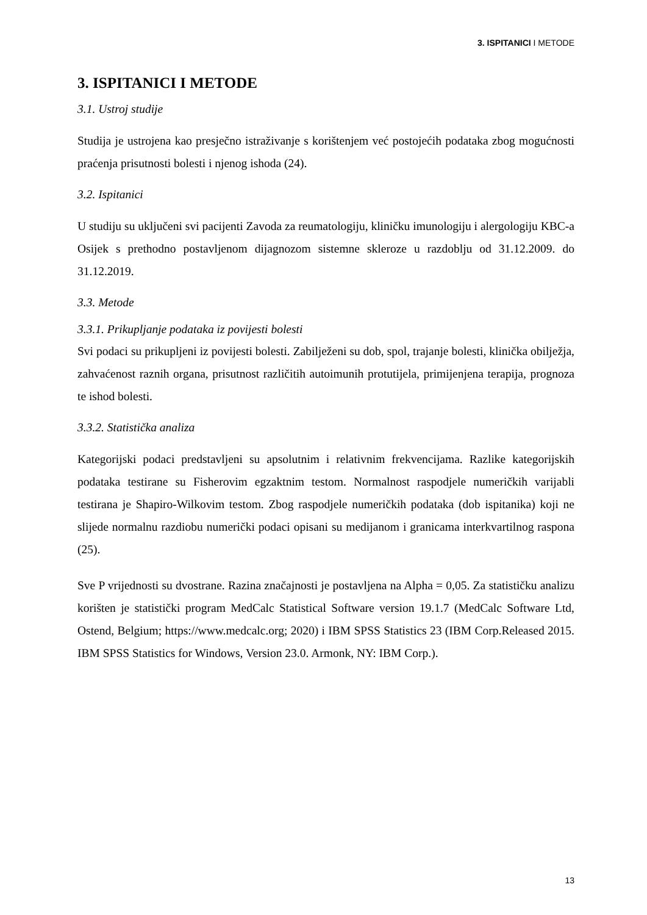3. ISPITANICI I METODE
3. ISPITANICI I METODE
3.1. Ustroj studije
Studija je ustrojena kao presječno istraživanje s korištenjem već postojećih podataka zbog mogućnosti praćenja prisutnosti bolesti i njenog ishoda (24).
3.2. Ispitanici
U studiju su uključeni svi pacijenti Zavoda za reumatologiju, kliničku imunologiju i alergologiju KBC-a Osijek s prethodno postavljenom dijagnozom sistemne skleroze u razdoblju od 31.12.2009. do 31.12.2019.
3.3. Metode
3.3.1. Prikupljanje podataka iz povijesti bolesti
Svi podaci su prikupljeni iz povijesti bolesti. Zabilježeni su dob, spol, trajanje bolesti, klinička obilježja, zahvaćenost raznih organa, prisutnost različitih autoimunih protutijela, primijenjena terapija, prognoza te ishod bolesti.
3.3.2. Statistička analiza
Kategorijski podaci predstavljeni su apsolutnim i relativnim frekvencijama. Razlike kategorijskih podataka testirane su Fisherovim egzaktnim testom. Normalnost raspodjele numeričkih varijabli testirana je Shapiro-Wilkovim testom. Zbog raspodjele numeričkih podataka (dob ispitanika) koji ne slijede normalnu razdiobu numerički podaci opisani su medijanom i granicama interkvartilnog raspona (25).
Sve P vrijednosti su dvostrane. Razina značajnosti je postavljena na Alpha = 0,05. Za statističku analizu korišten je statistički program MedCalc Statistical Software version 19.1.7 (MedCalc Software Ltd, Ostend, Belgium; https://www.medcalc.org; 2020) i IBM SPSS Statistics 23 (IBM Corp.Released 2015. IBM SPSS Statistics for Windows, Version 23.0. Armonk, NY: IBM Corp.).
13